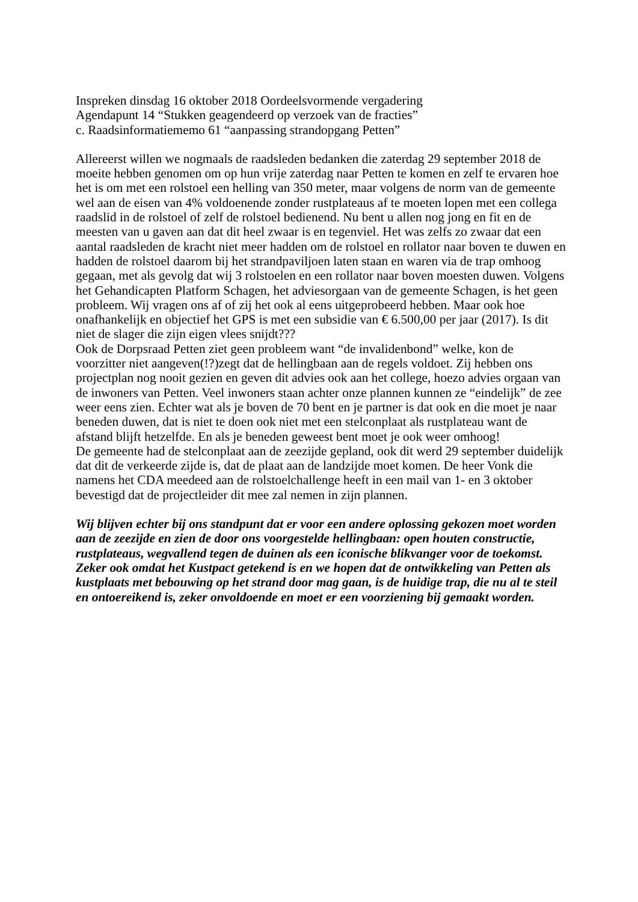Inspreken dinsdag 16 oktober 2018 Oordeelsvormende vergadering
Agendapunt 14 “Stukken geagendeerd op verzoek van de fracties”
c. Raadsinformatiememo 61 “aanpassing strandopgang Petten”
Allereerst willen we nogmaals de raadsleden bedanken die zaterdag 29 september 2018 de moeite hebben genomen om op hun vrije zaterdag naar Petten te komen en zelf te ervaren hoe het is om met een rolstoel een helling van 350 meter, maar volgens de norm van de gemeente wel aan de eisen van 4% voldoenende zonder rustplateaus af te moeten lopen met een collega raadslid in de rolstoel of zelf de rolstoel bedienend. Nu bent u allen nog jong en fit en de meesten van u gaven aan dat dit heel zwaar is en tegenviel. Het was zelfs zo zwaar dat een aantal raadsleden de kracht niet meer hadden om de rolstoel en rollator naar boven te duwen en hadden de rolstoel daarom bij het strandpaviljoen laten staan en waren via de trap omhoog gegaan, met als gevolg dat wij 3 rolstoelen en een rollator naar boven moesten duwen. Volgens het Gehandicapten Platform Schagen, het adviesorgaan van de gemeente Schagen, is het geen probleem. Wij vragen ons af of zij het ook al eens uitgeprobeerd hebben. Maar ook hoe onafhankelijk en objectief het GPS is met een subsidie van € 6.500,00 per jaar (2017). Is dit niet de slager die zijn eigen vlees snijdt???
Ook de Dorpsraad Petten ziet geen probleem want “de invalidenbond” welke, kon de voorzitter niet aangeven(!?)zegt dat de hellingbaan aan de regels voldoet. Zij hebben ons projectplan nog nooit gezien en geven dit advies ook aan het college, hoezo advies orgaan van de inwoners van Petten. Veel inwoners staan achter onze plannen kunnen ze “eindelijk” de zee weer eens zien. Echter wat als je boven de 70 bent en je partner is dat ook en die moet je naar beneden duwen, dat is niet te doen ook niet met een stelconplaat als rustplateau want de afstand blijft hetzelfde. En als je beneden geweest bent moet je ook weer omhoog!
De gemeente had de stelconplaat aan de zeezijde gepland, ook dit werd 29 september duidelijk dat dit de verkeerde zijde is, dat de plaat aan de landzijde moet komen. De heer Vonk die namens het CDA meedeed aan de rolstoelchallenge heeft in een mail van 1- en 3 oktober bevestigd dat de projectleider dit mee zal nemen in zijn plannen.
Wij blijven echter bij ons standpunt dat er voor een andere oplossing gekozen moet worden aan de zeezijde en zien de door ons voorgestelde hellingbaan: open houten constructie, rustplateaus, wegvallend tegen de duinen als een iconische blikvanger voor de toekomst. Zeker ook omdat het Kustpact getekend is en we hopen dat de ontwikkeling van Petten als kustplaats met bebouwing op het strand door mag gaan, is de huidige trap, die nu al te steil en ontoereikend is, zeker onvoldoende en moet er een voorziening bij gemaakt worden.